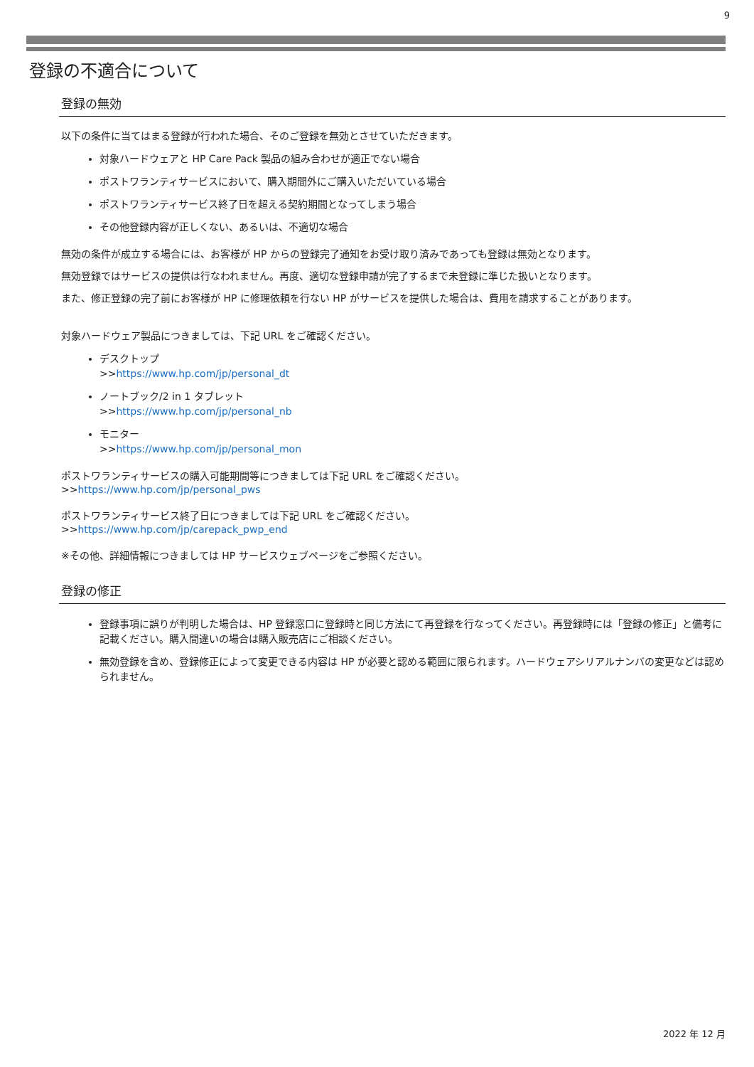9
登録の不適合について
登録の無効
以下の条件に当てはまる登録が行われた場合、そのご登録を無効とさせていただきます。
対象ハードウェアと HP Care Pack 製品の組み合わせが適正でない場合
ポストワランティサービスにおいて、購入期間外にご購入いただいている場合
ポストワランティサービス終了日を超える契約期間となってしまう場合
その他登録内容が正しくない、あるいは、不適切な場合
無効の条件が成立する場合には、お客様が HP からの登録完了通知をお受け取り済みであっても登録は無効となります。
無効登録ではサービスの提供は行なわれません。再度、適切な登録申請が完了するまで未登録に準じた扱いとなります。
また、修正登録の完了前にお客様が HP に修理依頼を行ない HP がサービスを提供した場合は、費用を請求することがあります。
対象ハードウェア製品につきましては、下記 URL をご確認ください。
デスクトップ
>>https://www.hp.com/jp/personal_dt
ノートブック/2 in 1 タブレット
>>https://www.hp.com/jp/personal_nb
モニター
>>https://www.hp.com/jp/personal_mon
ポストワランティサービスの購入可能期間等につきましては下記 URL をご確認ください。
>>https://www.hp.com/jp/personal_pws
ポストワランティサービス終了日につきましては下記 URL をご確認ください。
>>https://www.hp.com/jp/carepack_pwp_end
※その他、詳細情報につきましては HP サービスウェブページをご参照ください。
登録の修正
登録事項に誤りが判明した場合は、HP 登録窓口に登録時と同じ方法にて再登録を行なってください。再登録時には「登録の修正」と備考に記載ください。購入間違いの場合は購入販売店にご相談ください。
無効登録を含め、登録修正によって変更できる内容は HP が必要と認める範囲に限られます。ハードウェアシリアルナンバの変更などは認められません。
2022 年 12 月